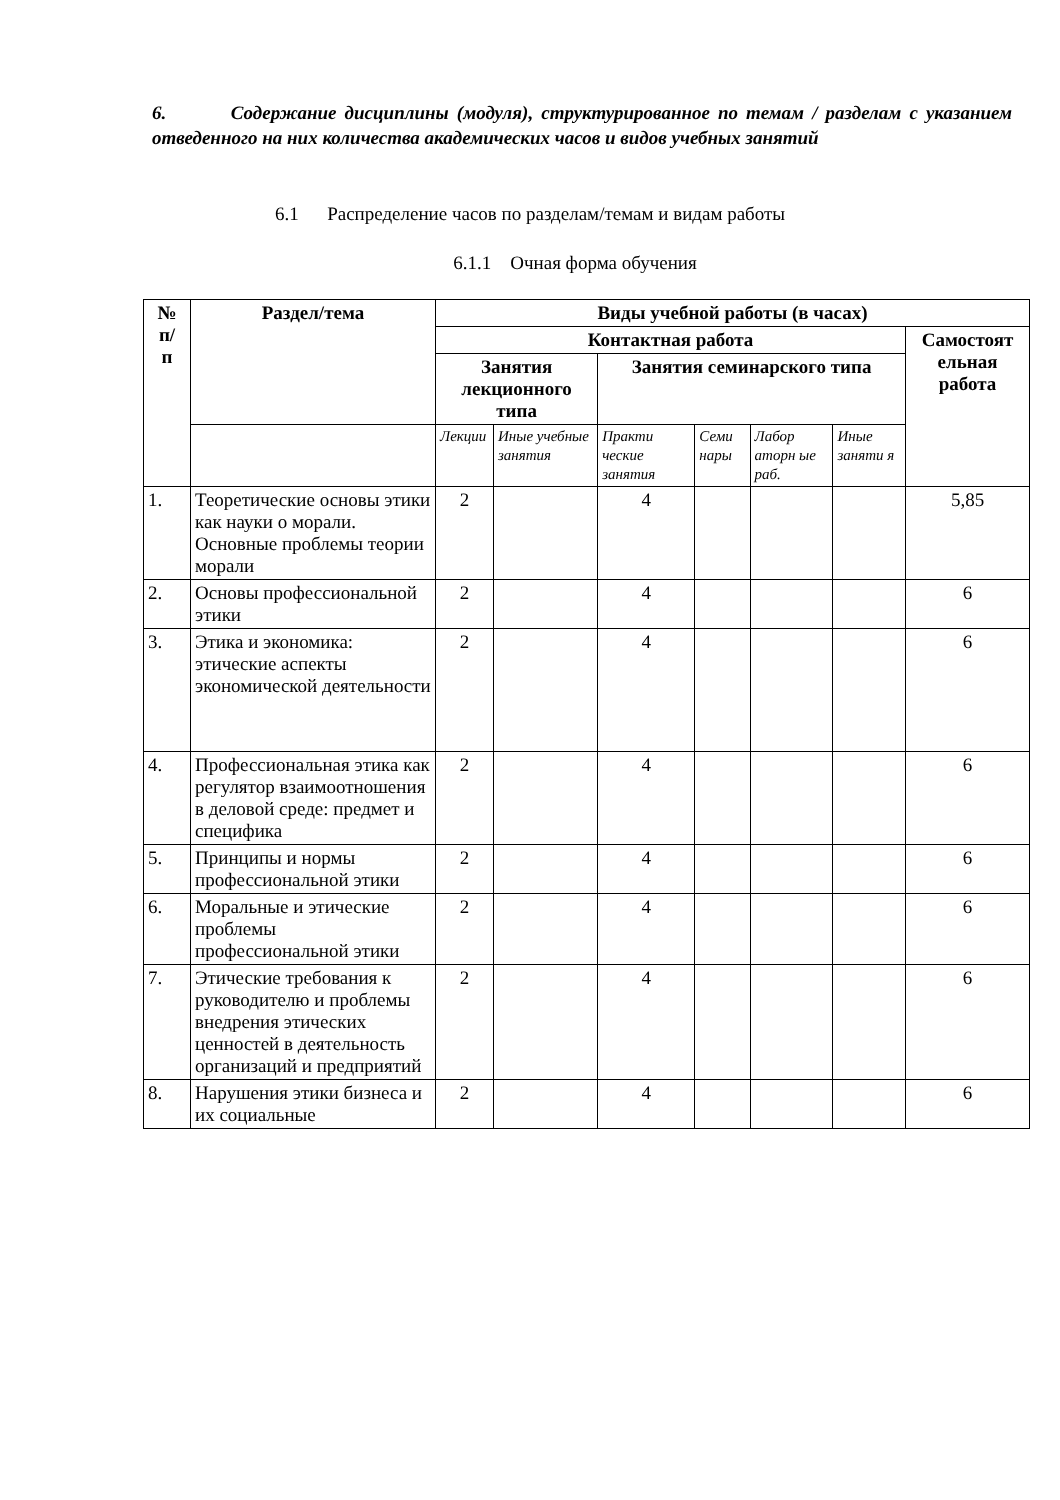6. Содержание дисциплины (модуля), структурированное по темам / разделам с указанием отведенного на них количества академических часов и видов учебных занятий
6.1 Распределение часов по разделам/темам и видам работы
6.1.1 Очная форма обучения
| № п/ п | Раздел/тема | Виды учебной работы (в часах) | | | | | | |
| --- | --- | --- | --- | --- | --- | --- | --- | --- |
| | | Контактная работа | | | | | | Самостоят ельная работа |
| | | Занятия лекционного типа | | Занятия семинарского типа | | | | |
| | | Лекции | Иные учебные занятия | Практи ческие занятия | Семи нары | Лабор аторн ые раб. | Иные заняти я | |
| 1. | Теоретические основы этики как науки о морали. Основные проблемы теории морали | 2 | | 4 | | | | 5,85 |
| 2. | Основы профессиональной этики | 2 | | 4 | | | | 6 |
| 3. | Этика и экономика: этические аспекты экономической деятельности | 2 | | 4 | | | | 6 |
| 4. | Профессиональная этика как регулятор взаимоотношения в деловой среде: предмет и специфика | 2 | | 4 | | | | 6 |
| 5. | Принципы и нормы профессиональной этики | 2 | | 4 | | | | 6 |
| 6. | Моральные и этические проблемы профессиональной этики | 2 | | 4 | | | | 6 |
| 7. | Этические требования к руководителю и проблемы внедрения этических ценностей в деятельность организаций и предприятий | 2 | | 4 | | | | 6 |
| 8. | Нарушения этики бизнеса и их социальные | 2 | | 4 | | | | 6 |